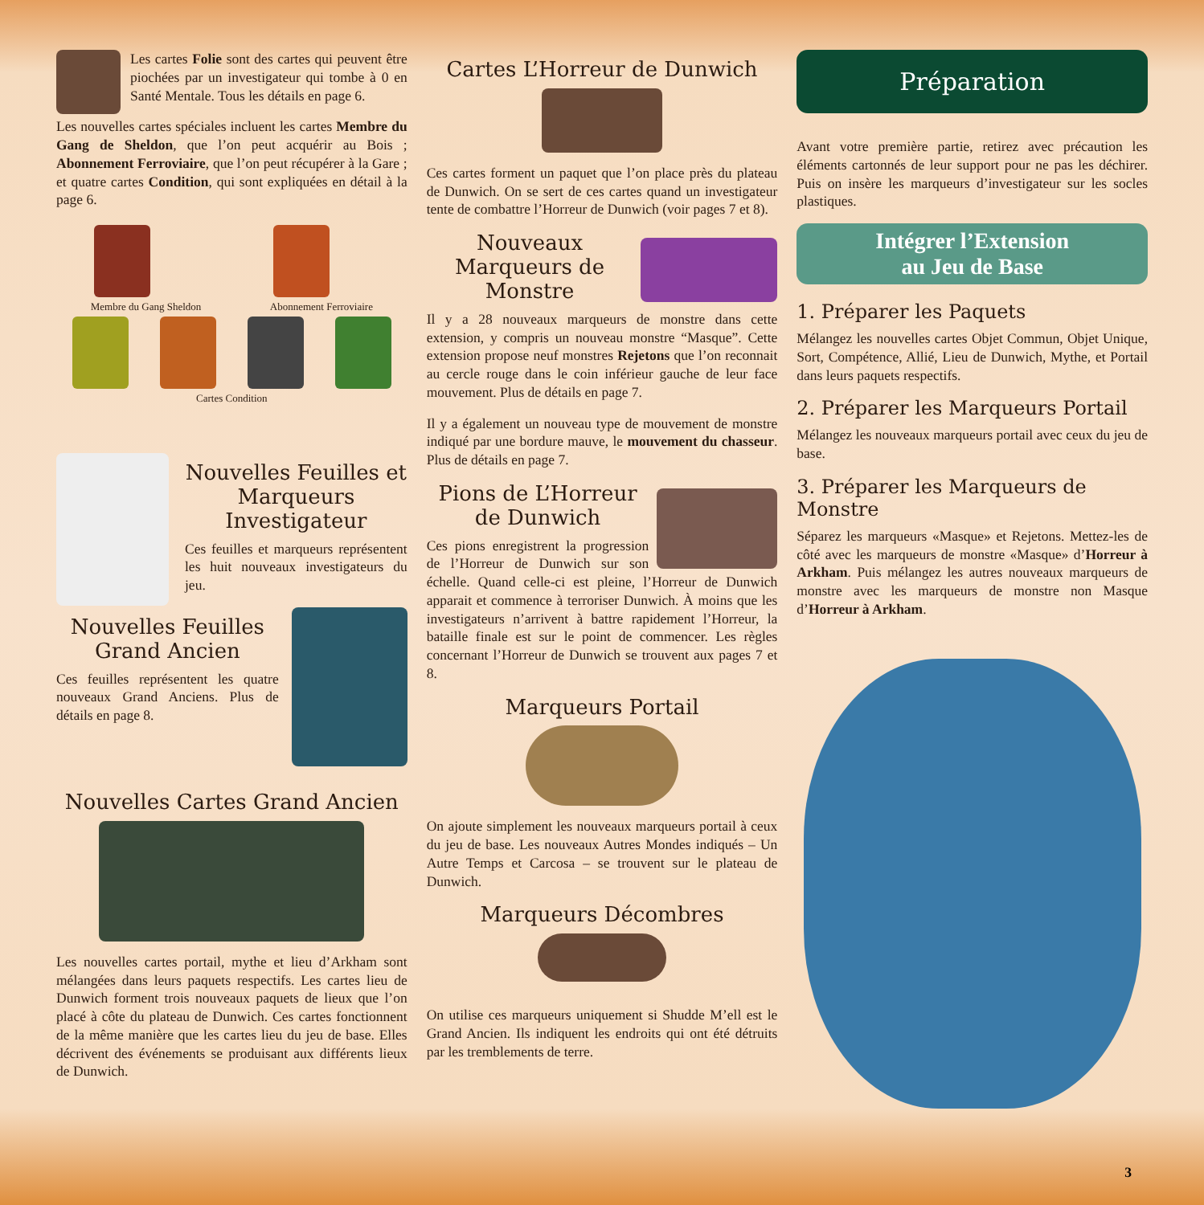Les cartes Folie sont des cartes qui peuvent être piochées par un investigateur qui tombe à 0 en Santé Mentale. Tous les détails en page 6.
Les nouvelles cartes spéciales incluent les cartes Membre du Gang de Sheldon, que l’on peut acquérir au Bois ; Abonnement Ferroviaire, que l’on peut récupérer à la Gare ; et quatre cartes Condition, qui sont expliquées en détail à la page 6.
Membre du Gang Sheldon
Abonnement Ferroviaire
Cartes Condition
Nouvelles Feuilles et Marqueurs Investigateur
Ces feuilles et marqueurs représentent les huit nouveaux investigateurs du jeu.
Nouvelles Feuilles Grand Ancien
Ces feuilles représentent les quatre nouveaux Grand Anciens. Plus de détails en page 8.
Nouvelles Cartes Grand Ancien
Les nouvelles cartes portail, mythe et lieu d’Arkham sont mélangées dans leurs paquets respectifs. Les cartes lieu de Dunwich forment trois nouveaux paquets de lieux que l’on placé à côte du plateau de Dunwich. Ces cartes fonctionnent de la même manière que les cartes lieu du jeu de base. Elles décrivent des événements se produisant aux différents lieux de Dunwich.
Cartes L’Horreur de Dunwich
Ces cartes forment un paquet que l’on place près du plateau de Dunwich. On se sert de ces cartes quand un investigateur tente de combattre l’Horreur de Dunwich (voir pages 7 et 8).
Nouveaux Marqueurs de Monstre
Il y a 28 nouveaux marqueurs de monstre dans cette extension, y compris un nouveau monstre “Masque”. Cette extension propose neuf monstres Rejetons que l’on reconnait au cercle rouge dans le coin inférieur gauche de leur face mouvement. Plus de détails en page 7.
Il y a également un nouveau type de mouvement de monstre indiqué par une bordure mauve, le mouvement du chasseur. Plus de détails en page 7.
Pions de L’Horreur de Dunwich
Ces pions enregistrent la progression de l’Horreur de Dunwich sur son échelle. Quand celle-ci est pleine, l’Horreur de Dunwich apparait et commence à terroriser Dunwich. À moins que les investigateurs n’arrivent à battre rapidement l’Horreur, la bataille finale est sur le point de commencer. Les règles concernant l’Horreur de Dunwich se trouvent aux pages 7 et 8.
Marqueurs Portail
On ajoute simplement les nouveaux marqueurs portail à ceux du jeu de base. Les nouveaux Autres Mondes indiqués – Un Autre Temps et Carcosa – se trouvent sur le plateau de Dunwich.
Marqueurs Décombres
On utilise ces marqueurs uniquement si Shudde M’ell est le Grand Ancien. Ils indiquent les endroits qui ont été détruits par les tremblements de terre.
Préparation
Avant votre première partie, retirez avec précaution les éléments cartonnés de leur support pour ne pas les déchirer. Puis on insère les marqueurs d’investigateur sur les socles plastiques.
Intégrer l’Extension
au Jeu de Base
1. Préparer les Paquets
Mélangez les nouvelles cartes Objet Commun, Objet Unique, Sort, Compétence, Allié, Lieu de Dunwich, Mythe, et Portail dans leurs paquets respectifs.
2. Préparer les Marqueurs Portail
Mélangez les nouveaux marqueurs portail avec ceux du jeu de base.
3. Préparer les Marqueurs de Monstre
Séparez les marqueurs «Masque» et Rejetons. Mettez-les de côté avec les marqueurs de monstre «Masque» d’Horreur à Arkham. Puis mélangez les autres nouveaux marqueurs de monstre avec les marqueurs de monstre non Masque d’Horreur à Arkham.
3